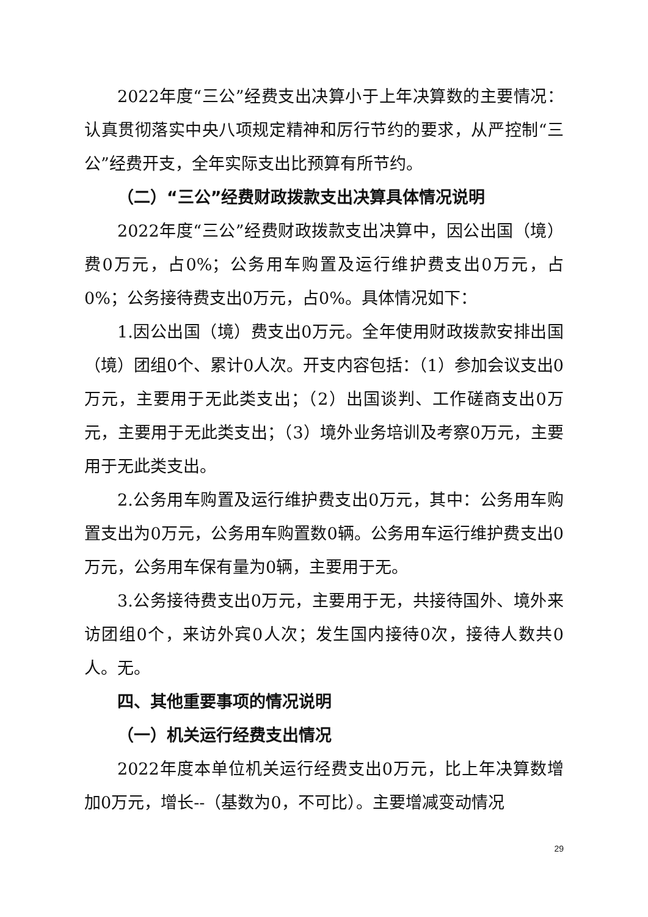2022年度“三公”经费支出决算小于上年决算数的主要情况：认真贯彻落实中央八项规定精神和厉行节约的要求，从严控制“三公”经费开支，全年实际支出比预算有所节约。
（二）“三公”经费财政拨款支出决算具体情况说明
2022年度“三公”经费财政拨款支出决算中，因公出国（境）费0万元，占0%；公务用车购置及运行维护费支出0万元，占0%；公务接待费支出0万元，占0%。具体情况如下：
1.因公出国（境）费支出0万元。全年使用财政拨款安排出国（境）团组0个、累计0人次。开支内容包括：（1）参加会议支出0万元，主要用于无此类支出；（2）出国谈判、工作磋商支出0万元，主要用于无此类支出；（3）境外业务培训及考察0万元，主要用于无此类支出。
2.公务用车购置及运行维护费支出0万元，其中：公务用车购置支出为0万元，公务用车购置数0辆。公务用车运行维护费支出0万元，公务用车保有量为0辆，主要用于无。
3.公务接待费支出0万元，主要用于无，共接待国外、境外来访团组0个，来访外宾0人次；发生国内接待0次，接待人数共0人。无。
四、其他重要事项的情况说明
（一）机关运行经费支出情况
2022年度本单位机关运行经费支出0万元，比上年决算数增加0万元，增长--（基数为0，不可比）。主要增减变动情况
29